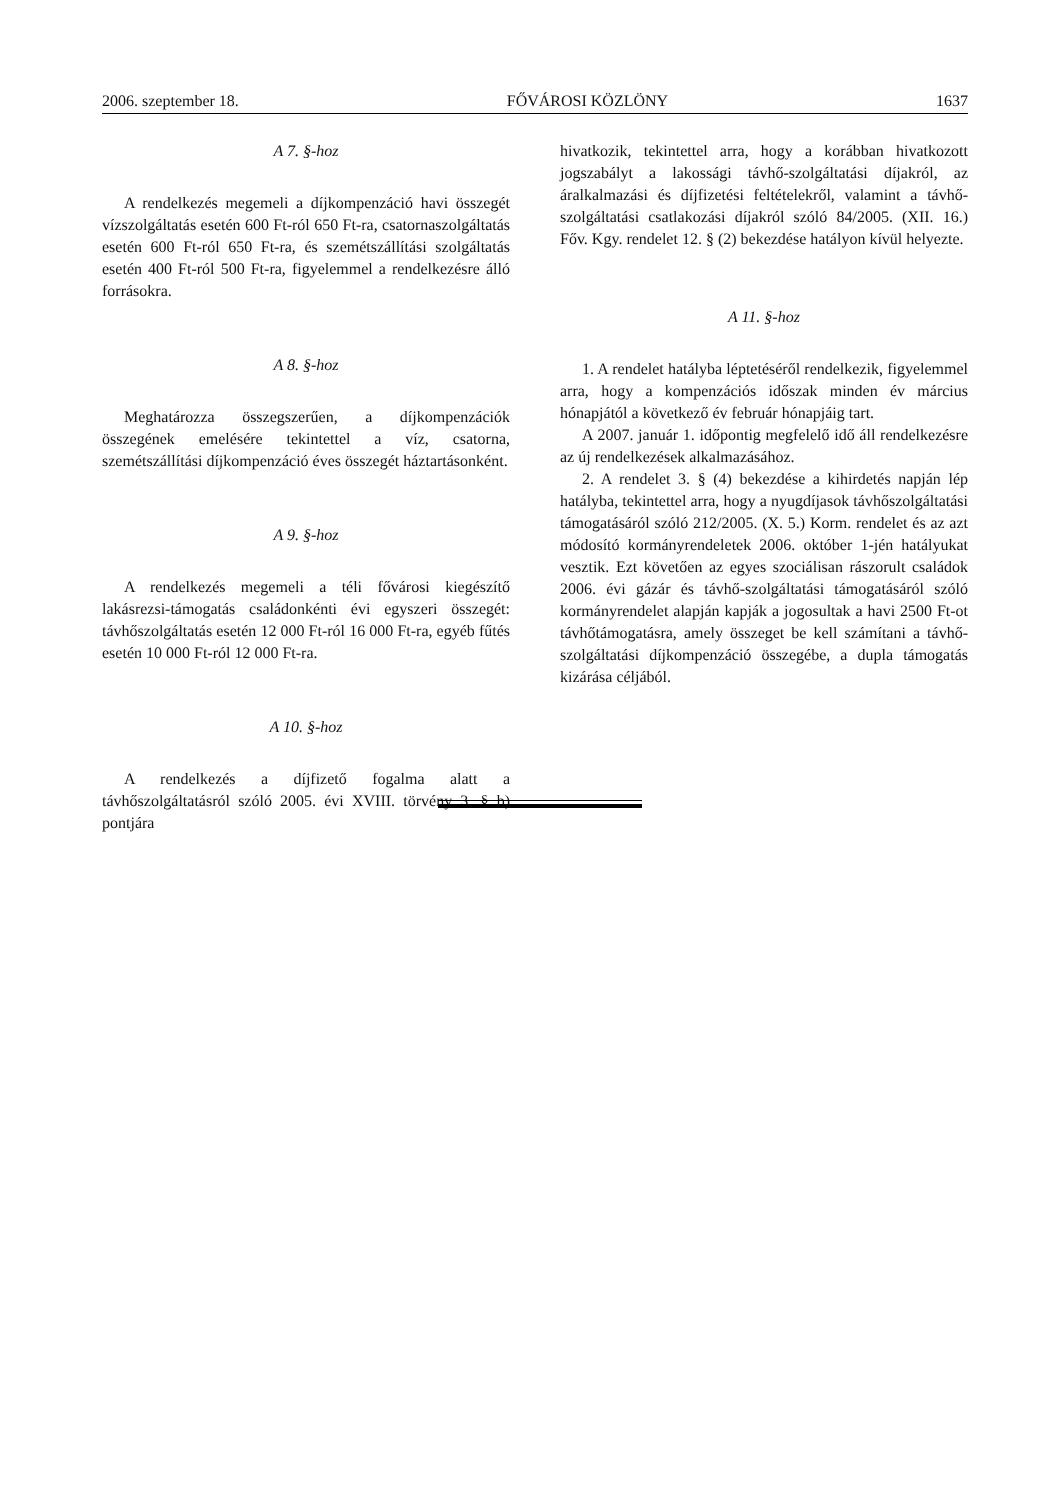2006. szeptember 18. FŐVÁROSI KÖZLÖNY 1637
A 7. §-hoz
A rendelkezés megemeli a díjkompenzáció havi összegét vízszolgáltatás esetén 600 Ft-ról 650 Ft-ra, csatornaszolgáltatás esetén 600 Ft-ról 650 Ft-ra, és szemétszállítási szolgáltatás esetén 400 Ft-ról 500 Ft-ra, figyelemmel a rendelkezésre álló forrásokra.
A 8. §-hoz
Meghatározza összegszerűen, a díjkompenzációk összegének emelésére tekintettel a víz, csatorna, szemétszállítási díjkompenzáció éves összegét háztartásonként.
A 9. §-hoz
A rendelkezés megemeli a téli fővárosi kiegészítő lakásrezsi-támogatás családonkénti évi egyszeri összegét: távhőszolgáltatás esetén 12 000 Ft-ról 16 000 Ft-ra, egyéb fűtés esetén 10 000 Ft-ról 12 000 Ft-ra.
A 10. §-hoz
A rendelkezés a díjfizető fogalma alatt a távhőszolgáltatásról szóló 2005. évi XVIII. törvény 3. § b) pontjára
hivatkozik, tekintettel arra, hogy a korábban hivatkozott jogszabályt a lakossági távhő-szolgáltatási díjakról, az áralkalmazási és díjfizetési feltételekről, valamint a távhő-szolgáltatási csatlakozási díjakról szóló 84/2005. (XII. 16.) Főv. Kgy. rendelet 12. § (2) bekezdése hatályon kívül helyezte.
A 11. §-hoz
1. A rendelet hatályba léptetéséről rendelkezik, figyelemmel arra, hogy a kompenzációs időszak minden év március hónapjától a következő év február hónapjáig tart.
A 2007. január 1. időpontig megfelelő idő áll rendelkezésre az új rendelkezések alkalmazásához.
2. A rendelet 3. § (4) bekezdése a kihirdetés napján lép hatályba, tekintettel arra, hogy a nyugdíjasok távhőszolgáltatási támogatásáról szóló 212/2005. (X. 5.) Korm. rendelet és az azt módosító kormányrendeletek 2006. október 1-jén hatályukat vesztik. Ezt követően az egyes szociálisan rászorult családok 2006. évi gázár és távhő-szolgáltatási támogatásáról szóló kormányrendelet alapján kapják a jogosultak a havi 2500 Ft-ot távhőtámogatásra, amely összeget be kell számítani a távhő-szolgáltatási díjkompenzáció összegébe, a dupla támogatás kizárása céljából.